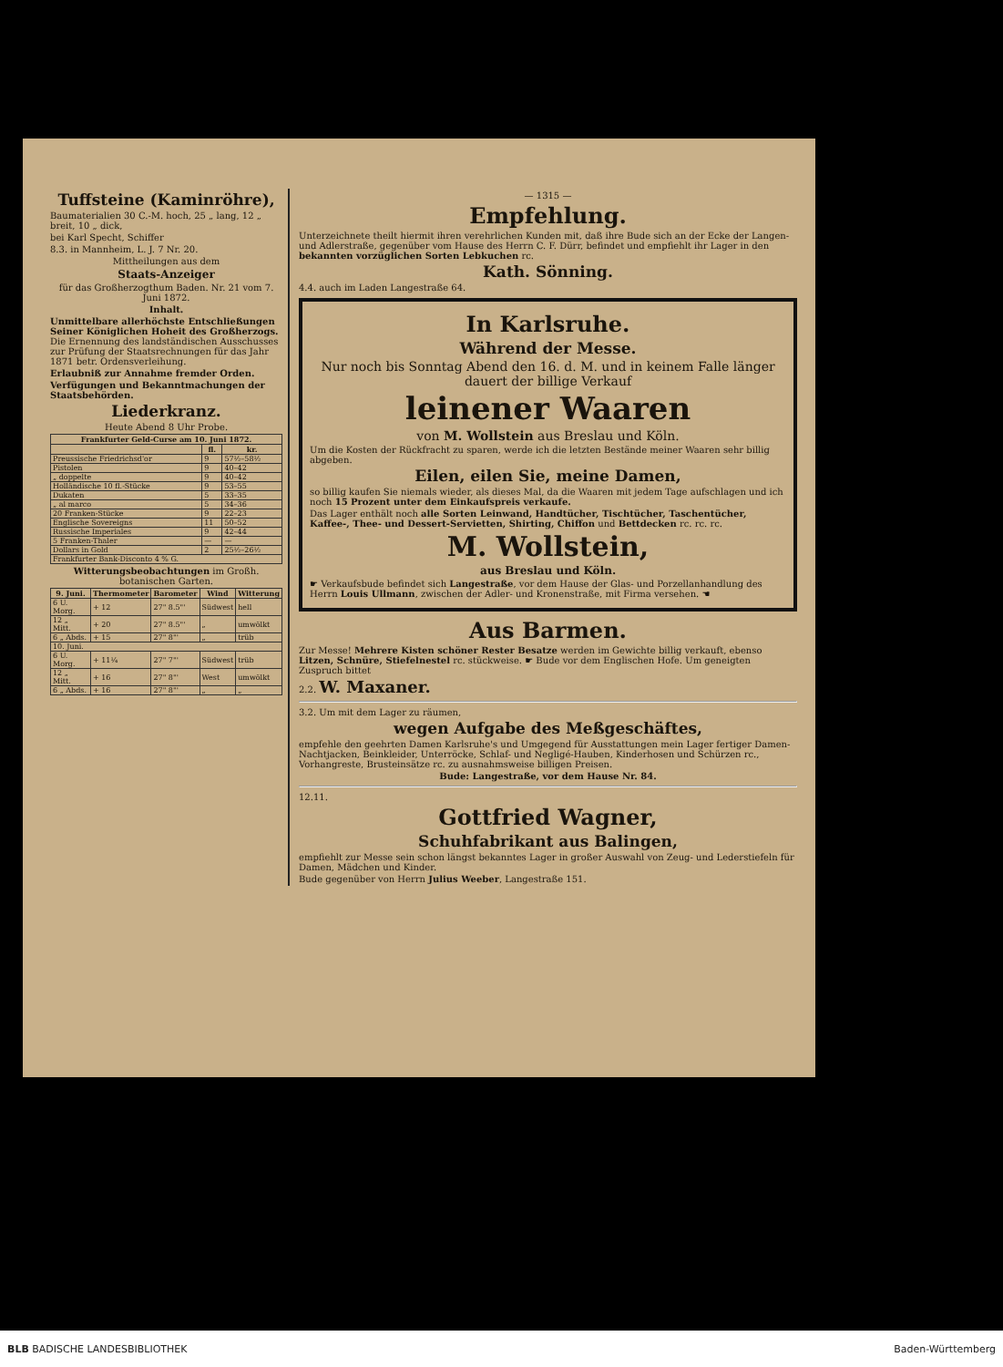Tuffsteine (Kaminröhre),
Baumaterialien 30 C.-M. hoch, 25 „ lang, 12 „ breit, 10 „ dick,
bei Karl Specht, Schiffer
8.3. in Mannheim, L. J. 7 Nr. 20.
Mittheilungen aus dem
Staats-Anzeiger
für das Großherzogthum Baden. Nr. 21 vom 7. Juni 1872.
Inhalt.
Unmittelbare allerhöchste Entschließungen Seiner Königlichen Hoheit des Großherzogs. Die Ernennung des landständischen Ausschusses zur Prüfung der Staatsrechnungen für das Jahr 1871 betr. Ordensverleihung.
Erlaubniß zur Annahme fremder Orden.
Verfügungen und Bekanntmachungen der Staatsbehörden.
Liederkranz.
Heute Abend 8 Uhr Probe.
| Frankfurter Geld-Curse am 10. Juni 1872. | | |
| --- | --- | --- |
| | fl. | kr. |
| Preussische Friedrichsd'or | 9 | 57½–58½ |
| Pistolen | 9 | 40–42 |
| „ doppelte | 9 | 40–42 |
| Holländische 10 fl.-Stücke | 9 | 53–55 |
| Dukaten | 5 | 33–35 |
| „ al marco | 5 | 34–36 |
| 20 Franken-Stücke | 9 | 22–23 |
| Englische Sovereigns | 11 | 50–52 |
| Russische Imperiales | 9 | 42–44 |
| 5 Franken-Thaler | — | — |
| Dollars in Gold | 2 | 25½–26½ |
| Frankfurter Bank-Disconto 4 % G. | | |
Witterungsbeobachtungen im Großh. botanischen Garten.
| 9. Juni. | Thermometer | Barometer | Wind | Witterung |
| --- | --- | --- | --- | --- |
| 6 U. Morg. | + 12 | 27" 8.5"' | Südwest | hell |
| 12 „ Mitt. | + 20 | 27" 8.5"' | „ | umwölkt |
| 6 „ Abds. | + 15 | 27" 8"' | „ | trüb |
| 10. Juni. | | | | |
| 6 U. Morg. | + 11¼ | 27" 7"' | Südwest | trüb |
| 12 „ Mitt. | + 16 | 27" 8"' | West | umwölkt |
| 6 „ Abds. | + 16 | 27" 8"' | „ | „ |
— 1315 —
Empfehlung.
Unterzeichnete theilt hiermit ihren verehrlichen Kunden mit, daß ihre Bude sich an der Ecke der Langen- und Adlerstraße, gegenüber vom Hause des Herrn C. F. Dürr, befindet und empfiehlt ihr Lager in den bekannten vorzüglichen Sorten Lebkuchen rc.
Kath. Sönning.
4.4. auch im Laden Langestraße 64.
In Karlsruhe.
Während der Messe.
Nur noch bis Sonntag Abend den 16. d. M. und in keinem Falle länger dauert der billige Verkauf
leinener Waaren
von M. Wollstein aus Breslau und Köln.
Um die Kosten der Rückfracht zu sparen, werde ich die letzten Bestände meiner Waaren sehr billig abgeben.
Eilen, eilen Sie, meine Damen,
so billig kaufen Sie niemals wieder, als dieses Mal, da die Waaren mit jedem Tage aufschlagen und ich noch 15 Prozent unter dem Einkaufspreis verkaufe.
Das Lager enthält noch alle Sorten Leinwand, Handtücher, Tischtücher, Taschentücher, Kaffee-, Thee- und Dessert-Servietten, Shirting, Chiffon und Bettdecken rc. rc. rc.
M. Wollstein,
aus Breslau und Köln.
☛ Verkaufsbude befindet sich Langestraße, vor dem Hause der Glas- und Porzellanhandlung des Herrn Louis Ullmann, zwischen der Adler- und Kronenstraße, mit Firma versehen. ☚
Aus Barmen.
Zur Messe! Mehrere Kisten schöner Rester Besatze werden im Gewichte billig verkauft, ebenso Litzen, Schnüre, Stiefelnestel rc. stückweise. ☛ Bude vor dem Englischen Hofe. Um geneigten Zuspruch bittet
2.2. W. Maxaner.
3.2. Um mit dem Lager zu räumen,
wegen Aufgabe des Meßgeschäftes,
empfehle den geehrten Damen Karlsruhe's und Umgegend für Ausstattungen mein Lager fertiger Damen-Nachtjacken, Beinkleider, Unterröcke, Schlaf- und Negligé-Hauben, Kinderhosen und Schürzen rc., Vorhangreste, Brusteinsätze rc. zu ausnahmsweise billigen Preisen.
Bude: Langestraße, vor dem Hause Nr. 84.
12.11.
Gottfried Wagner,
Schuhfabrikant aus Balingen,
empfiehlt zur Messe sein schon längst bekanntes Lager in großer Auswahl von Zeug- und Lederstiefeln für Damen, Mädchen und Kinder.
Bude gegenüber von Herrn Julius Weeber, Langestraße 151.
BLB BADISCHE LANDESBIBLIOTHEK Baden-Württemberg